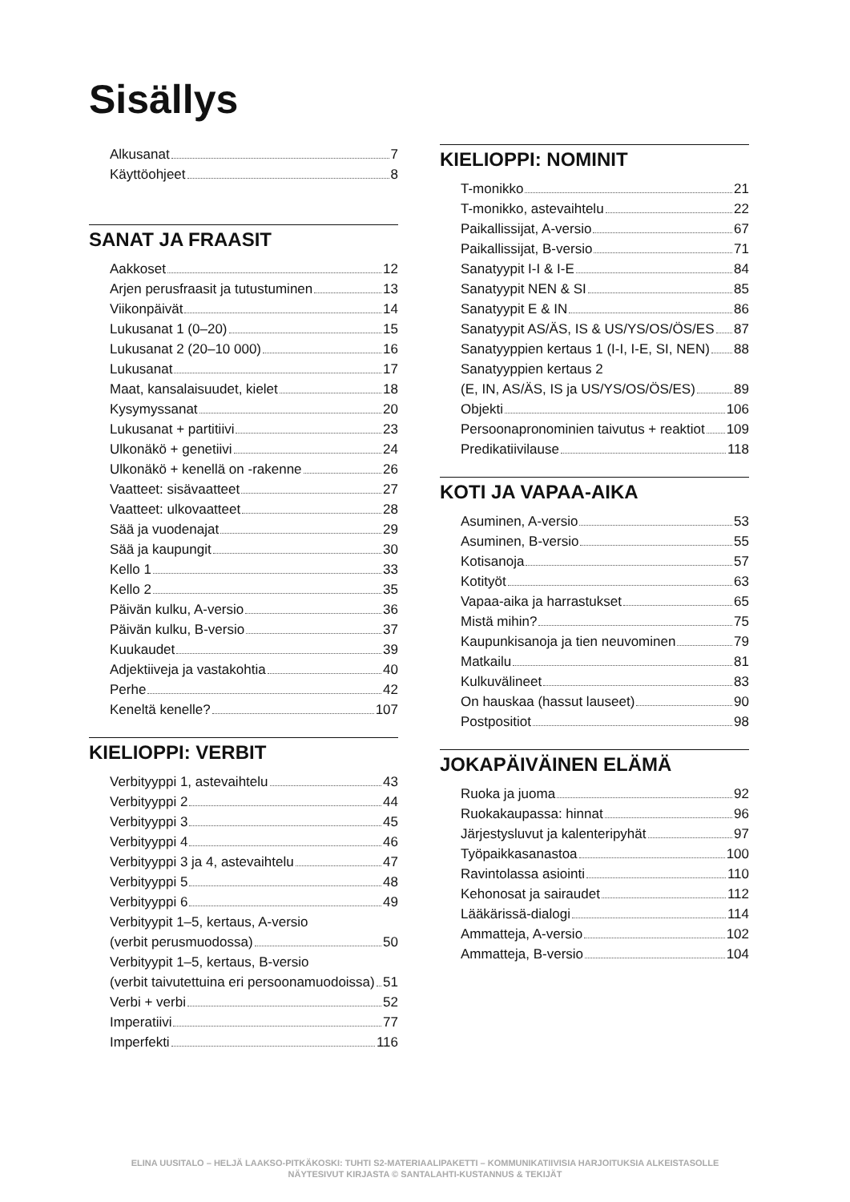Sisällys
Alkusanat 7
Käyttöohjeet 8
SANAT JA FRAASIT
Aakkoset 12
Arjen perusfraasit ja tutustuminen 13
Viikonpäivät 14
Lukusanat 1 (0–20) 15
Lukusanat 2 (20–10 000) 16
Lukusanat 17
Maat, kansalaisuudet, kielet 18
Kysymyssanat 20
Lukusanat + partitiivi 23
Ulkonäkö + genetiivi 24
Ulkonäkö + kenellä on -rakenne 26
Vaatteet: sisävaatteet 27
Vaatteet: ulkovaatteet 28
Sää ja vuodenajat 29
Sää ja kaupungit 30
Kello 1 33
Kello 2 35
Päivän kulku, A-versio 36
Päivän kulku, B-versio 37
Kuukaudet 39
Adjektiiveja ja vastakohtia 40
Perhe 42
Keneltä kenelle? 107
KIELIOPPI: VERBIT
Verbityyppi 1, astevaihtelu 43
Verbityyppi 2 44
Verbityyppi 3 45
Verbityyppi 4 46
Verbityyppi 3 ja 4, astevaihtelu 47
Verbityyppi 5 48
Verbityyppi 6 49
Verbityypit 1–5, kertaus, A-versio
(verbit perusmuodossa) 50
Verbityypit 1–5, kertaus, B-versio
(verbit taivutettuina eri persoonamuodoissa) 51
Verbi + verbi 52
Imperatiivi 77
Imperfekti 116
KIELIOPPI: NOMINIT
T-monikko 21
T-monikko, astevaihtelu 22
Paikallissijat, A-versio 67
Paikallissijat, B-versio 71
Sanatyypit I-I & I-E 84
Sanatyypit NEN & SI 85
Sanatyypit E & IN 86
Sanatyypit AS/ÄS, IS & US/YS/OS/ÖS/ES 87
Sanatyyppien kertaus 1 (I-I, I-E, SI, NEN) 88
Sanatyyppien kertaus 2
(E, IN, AS/ÄS, IS ja US/YS/OS/ÖS/ES) 89
Objekti 106
Persoonapronominien taivutus + reaktiot 109
Predikatiivilause 118
KOTI JA VAPAA-AIKA
Asuminen, A-versio 53
Asuminen, B-versio 55
Kotisanoja 57
Kotityöt 63
Vapaa-aika ja harrastukset 65
Mistä mihin? 75
Kaupunkisanoja ja tien neuvominen 79
Matkailu 81
Kulkuvälineet 83
On hauskaa (hassut lauseet) 90
Postpositiot 98
JOKAPÄIVÄINEN ELÄMÄ
Ruoka ja juoma 92
Ruokakaupassa: hinnat 96
Järjestysluvut ja kalenteripyhät 97
Työpaikkasanastoa 100
Ravintolassa asiointi 110
Kehonosat ja sairaudet 112
Lääkärissä-dialogi 114
Ammatteja, A-versio 102
Ammatteja, B-versio 104
ELINA UUSITALO – HELJÄ LAAKSO-PITKÄKOSKI: TUHTI S2-MATERIAALIPAKETTI – KOMMUNIKATIIVISIA HARJOITUKSIA ALKEISTASOLLE
NÄYTESIVUT KIRJASTA © SANTALAHTI-KUSTANNUS & TEKIJÄT